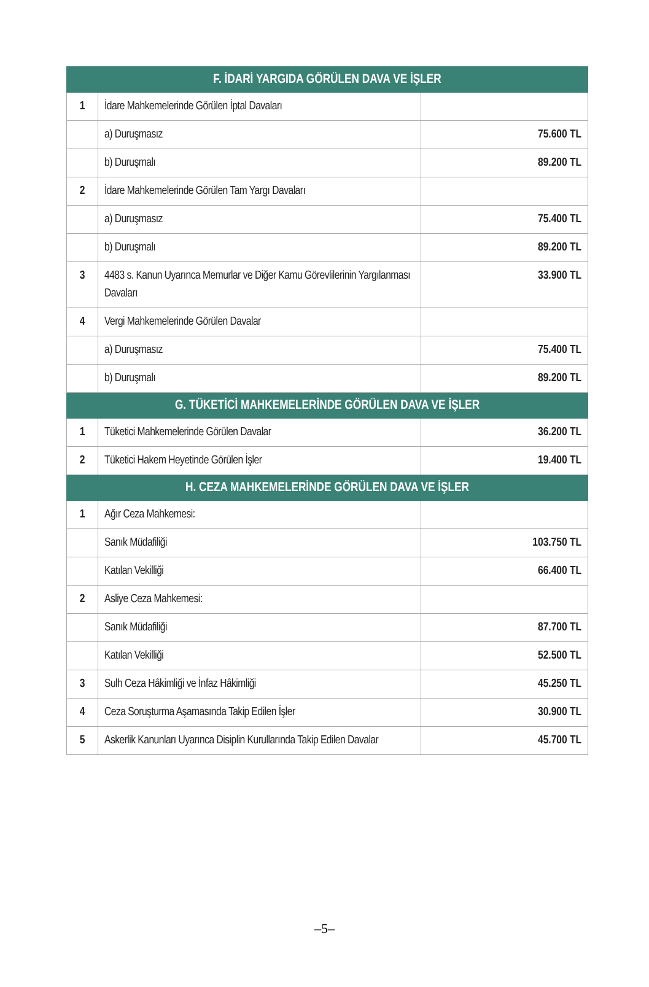| F. İDARİ YARGIDA GÖRÜLEN DAVA VE İŞLER | | |
| --- | --- | --- |
| 1 | İdare Mahkemelerinde Görülen İptal Davaları | |
| | a) Duruşmasız | 75.600 TL |
| | b) Duruşmalı | 89.200 TL |
| 2 | İdare Mahkemelerinde Görülen Tam Yargı Davaları | |
| | a) Duruşmasız | 75.400 TL |
| | b) Duruşmalı | 89.200 TL |
| 3 | 4483 s. Kanun Uyarınca Memurlar ve Diğer Kamu Görevlilerinin Yargılanması Davaları | 33.900 TL |
| 4 | Vergi Mahkemelerinde Görülen Davalar | |
| | a) Duruşmasız | 75.400 TL |
| | b) Duruşmalı | 89.200 TL |
| G. TÜKETİCİ MAHKEMELERİNDE GÖRÜLEN DAVA VE İŞLER | | |
| 1 | Tüketici Mahkemelerinde Görülen Davalar | 36.200 TL |
| 2 | Tüketici Hakem Heyetinde Görülen İşler | 19.400 TL |
| H. CEZA MAHKEMELERİNDE GÖRÜLEN DAVA VE İŞLER | | |
| 1 | Ağır Ceza Mahkemesi: | |
| | Sanık Müdafiliği | 103.750 TL |
| | Katılan Vekilliği | 66.400 TL |
| 2 | Asliye Ceza Mahkemesi: | |
| | Sanık Müdafiliği | 87.700 TL |
| | Katılan Vekilliği | 52.500 TL |
| 3 | Sulh Ceza Hâkimliği ve İnfaz Hâkimliği | 45.250 TL |
| 4 | Ceza Soruşturma Aşamasında Takip Edilen İşler | 30.900 TL |
| 5 | Askerlik Kanunları Uyarınca Disiplin Kurullarında Takip Edilen Davalar | 45.700 TL |
–5–